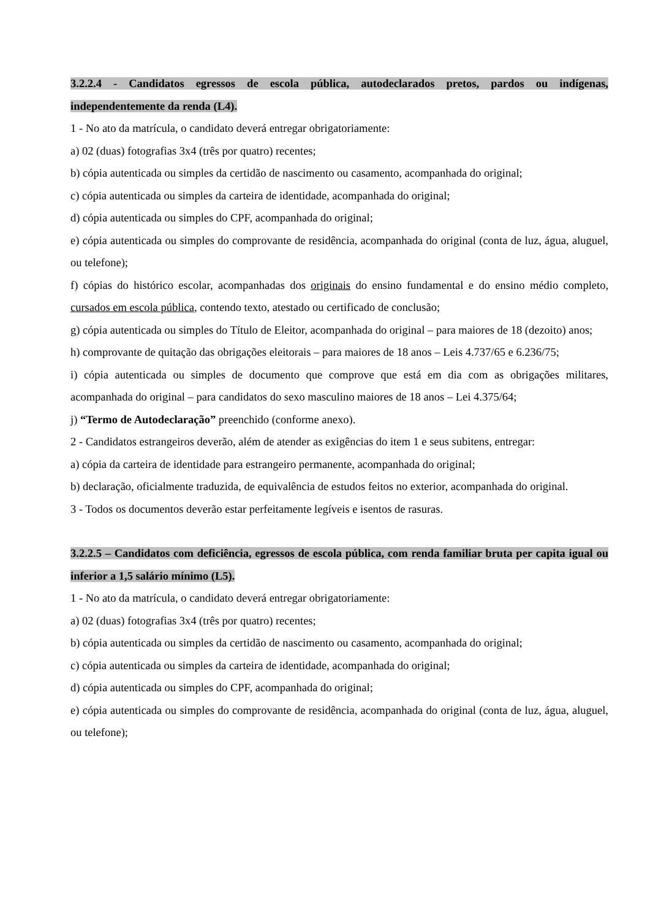3.2.2.4 - Candidatos egressos de escola pública, autodeclarados pretos, pardos ou indígenas, independentemente da renda (L4).
1 - No ato da matrícula, o candidato deverá entregar obrigatoriamente:
a) 02 (duas) fotografias 3x4 (três por quatro) recentes;
b) cópia autenticada ou simples da certidão de nascimento ou casamento, acompanhada do original;
c) cópia autenticada ou simples da carteira de identidade, acompanhada do original;
d) cópia autenticada ou simples do CPF, acompanhada do original;
e) cópia autenticada ou simples do comprovante de residência, acompanhada do original (conta de luz, água, aluguel, ou telefone);
f) cópias do histórico escolar, acompanhadas dos originais do ensino fundamental e do ensino médio completo, cursados em escola pública, contendo texto, atestado ou certificado de conclusão;
g) cópia autenticada ou simples do Título de Eleitor, acompanhada do original – para maiores de 18 (dezoito) anos;
h) comprovante de quitação das obrigações eleitorais – para maiores de 18 anos – Leis 4.737/65 e 6.236/75;
i) cópia autenticada ou simples de documento que comprove que está em dia com as obrigações militares, acompanhada do original – para candidatos do sexo masculino maiores de 18 anos – Lei 4.375/64;
j) “Termo de Autodeclaração” preenchido (conforme anexo).
2 - Candidatos estrangeiros deverão, além de atender as exigências do item 1 e seus subitens, entregar:
a) cópia da carteira de identidade para estrangeiro permanente, acompanhada do original;
b) declaração, oficialmente traduzida, de equivalência de estudos feitos no exterior, acompanhada do original.
3 - Todos os documentos deverão estar perfeitamente legíveis e isentos de rasuras.
3.2.2.5 – Candidatos com deficiência, egressos de escola pública, com renda familiar bruta per capita igual ou inferior a 1,5 salário mínimo (L5).
1 - No ato da matrícula, o candidato deverá entregar obrigatoriamente:
a) 02 (duas) fotografias 3x4 (três por quatro) recentes;
b) cópia autenticada ou simples da certidão de nascimento ou casamento, acompanhada do original;
c) cópia autenticada ou simples da carteira de identidade, acompanhada do original;
d) cópia autenticada ou simples do CPF, acompanhada do original;
e) cópia autenticada ou simples do comprovante de residência, acompanhada do original (conta de luz, água, aluguel, ou telefone);